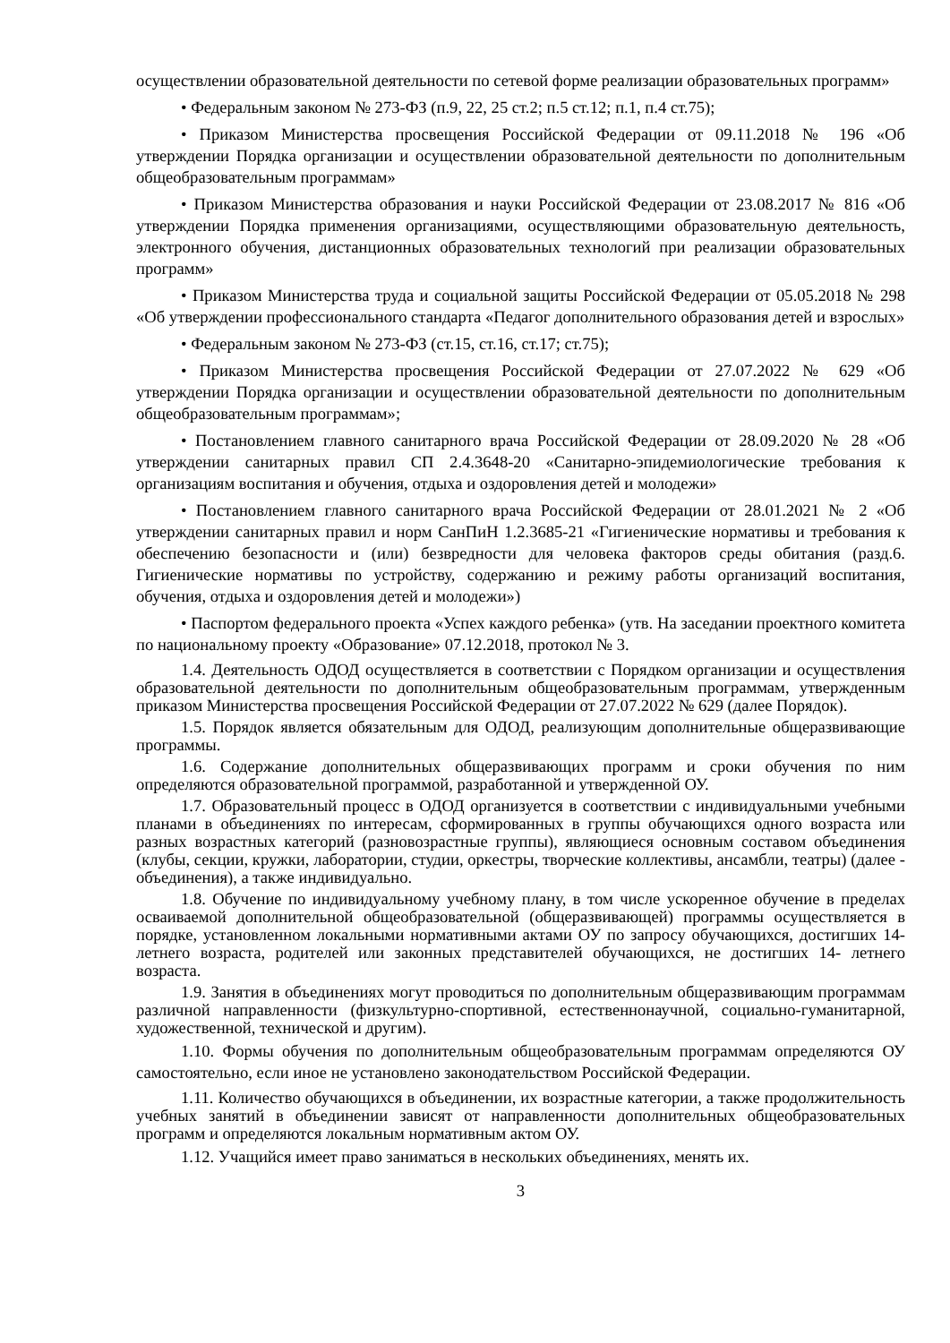осуществлении образовательной деятельности по сетевой форме реализации образовательных программ»
• Федеральным законом № 273-ФЗ (п.9, 22, 25 ст.2; п.5 ст.12; п.1, п.4 ст.75);
• Приказом Министерства просвещения Российской Федерации от 09.11.2018 № 196 «Об утверждении Порядка организации и осуществлении образовательной деятельности по дополнительным общеобразовательным программам»
• Приказом Министерства образования и науки Российской Федерации от 23.08.2017 № 816 «Об утверждении Порядка применения организациями, осуществляющими образовательную деятельность, электронного обучения, дистанционных образовательных технологий при реализации образовательных программ»
• Приказом Министерства труда и социальной защиты Российской Федерации от 05.05.2018 № 298 «Об утверждении профессионального стандарта «Педагог дополнительного образования детей и взрослых»
• Федеральным законом № 273-ФЗ (ст.15, ст.16, ст.17; ст.75);
• Приказом Министерства просвещения Российской Федерации от 27.07.2022 № 629 «Об утверждении Порядка организации и осуществлении образовательной деятельности по дополнительным общеобразовательным программам»;
• Постановлением главного санитарного врача Российской Федерации от 28.09.2020 № 28 «Об утверждении санитарных правил СП 2.4.3648-20 «Санитарно-эпидемиологические требования к организациям воспитания и обучения, отдыха и оздоровления детей и молодежи»
• Постановлением главного санитарного врача Российской Федерации от 28.01.2021 № 2 «Об утверждении санитарных правил и норм СанПиН 1.2.3685-21 «Гигиенические нормативы и требования к обеспечению безопасности и (или) безвредности для человека факторов среды обитания (разд.6. Гигиенические нормативы по устройству, содержанию и режиму работы организаций воспитания, обучения, отдыха и оздоровления детей и молодежи»)
• Паспортом федерального проекта «Успех каждого ребенка» (утв. На заседании проектного комитета по национальному проекту «Образование» 07.12.2018, протокол № 3.
1.4. Деятельность ОДОД осуществляется в соответствии с Порядком организации и осуществления образовательной деятельности по дополнительным общеобразовательным программам, утвержденным приказом Министерства просвещения Российской Федерации от 27.07.2022 № 629 (далее Порядок).
1.5. Порядок является обязательным для ОДОД, реализующим дополнительные общеразвивающие программы.
1.6. Содержание дополнительных общеразвивающих программ и сроки обучения по ним определяются образовательной программой, разработанной и утвержденной ОУ.
1.7. Образовательный процесс в ОДОД организуется в соответствии с индивидуальными учебными планами в объединениях по интересам, сформированных в группы обучающихся одного возраста или разных возрастных категорий (разновозрастные группы), являющиеся основным составом объединения (клубы, секции, кружки, лаборатории, студии, оркестры, творческие коллективы, ансамбли, театры) (далее - объединения), а также индивидуально.
1.8. Обучение по индивидуальному учебному плану, в том числе ускоренное обучение в пределах осваиваемой дополнительной общеобразовательной (общеразвивающей) программы осуществляется в порядке, установленном локальными нормативными актами ОУ по запросу обучающихся, достигших 14- летнего возраста, родителей или законных представителей обучающихся, не достигших 14- летнего возраста.
1.9. Занятия в объединениях могут проводиться по дополнительным общеразвивающим программам различной направленности (физкультурно-спортивной, естественнонаучной, социально-гуманитарной, художественной, технической и другим).
1.10. Формы обучения по дополнительным общеобразовательным программам определяются ОУ самостоятельно, если иное не установлено законодательством Российской Федерации.
1.11. Количество обучающихся в объединении, их возрастные категории, а также продолжительность учебных занятий в объединении зависят от направленности дополнительных общеобразовательных программ и определяются локальным нормативным актом ОУ.
1.12. Учащийся имеет право заниматься в нескольких объединениях, менять их.
3